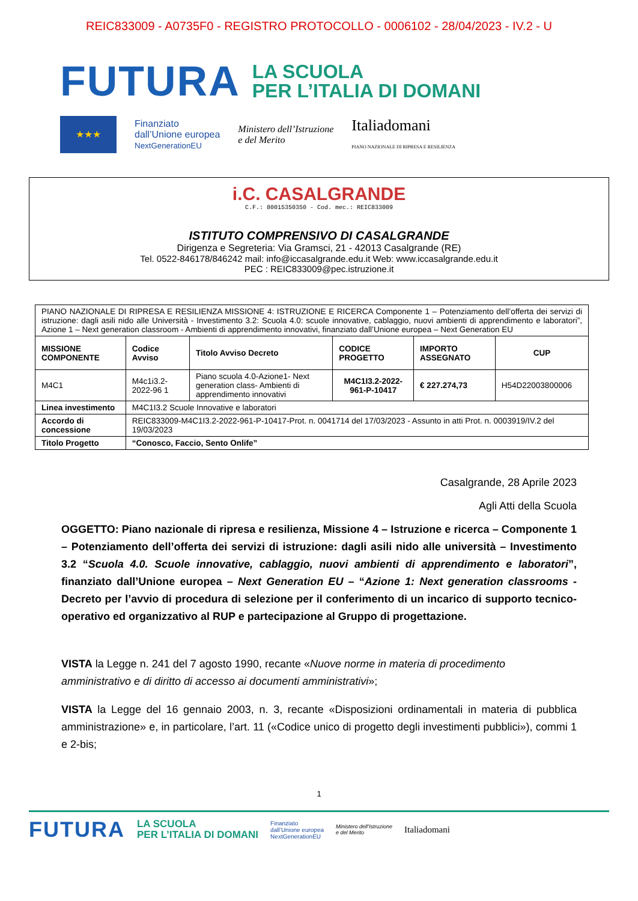REIC833009 - A0735F0 - REGISTRO PROTOCOLLO - 0006102 - 28/04/2023 - IV.2 - U
FUTURA
LA SCUOLA
PER L’ITALIA DI DOMANI
★★★
Finanziato
dall’Unione europea
NextGenerationEU
Ministero dell’Istruzione
e del Merito
Italiadomani
PIANO NAZIONALE DI RIPRESA E RESILIENZA
i.C. CASALGRANDE
C.F.: 80015350350 - Cod. mec.: REIC833009
ISTITUTO COMPRENSIVO DI CASALGRANDE
Dirigenza e Segreteria: Via Gramsci, 21 - 42013 Casalgrande (RE)
Tel. 0522-846178/846242 mail: info@iccasalgrande.edu.it Web: www.iccasalgrande.edu.it
PEC : REIC833009@pec.istruzione.it
| PIANO NAZIONALE DI RIPRESA E RESILIENZA MISSIONE 4: ISTRUZIONE E RICERCA Componente 1 – Potenziamento dell’offerta dei servizi di istruzione: dagli asili nido alle Università - Investimento 3.2: Scuola 4.0: scuole innovative, cablaggio, nuovi ambienti di apprendimento e laboratori”, Azione 1 – Next generation classroom - Ambienti di apprendimento innovativi, finanziato dall’Unione europea – Next Generation EU | | | | | |
| MISSIONE COMPONENTE | Codice Avviso | Titolo Avviso Decreto | CODICE PROGETTO | IMPORTO ASSEGNATO | CUP |
| M4C1 | M4c1i3.2-2022-96 1 | Piano scuola 4.0-Azione1- Next generation class- Ambienti di apprendimento innovativi | M4C1I3.2-2022-961-P-10417 | € 227.274,73 | H54D22003800006 |
| Linea investimento | M4C1I3.2 Scuole Innovative e laboratori | | | | |
| Accordo di concessione | REIC833009-M4C1I3.2-2022-961-P-10417-Prot. n. 0041714 del 17/03/2023 - Assunto in atti Prot. n. 0003919/IV.2 del 19/03/2023 | | | | |
| Titolo Progetto | “Conosco, Faccio, Sento Onlife” | | | | |
Casalgrande, 28 Aprile 2023
Agli Atti della Scuola
OGGETTO: Piano nazionale di ripresa e resilienza, Missione 4 – Istruzione e ricerca – Componente 1 – Potenziamento dell’offerta dei servizi di istruzione: dagli asili nido alle università – Investimento 3.2 “Scuola 4.0. Scuole innovative, cablaggio, nuovi ambienti di apprendimento e laboratori”, finanziato dall’Unione europea – Next Generation EU – “Azione 1: Next generation classrooms - Decreto per l’avvio di procedura di selezione per il conferimento di un incarico di supporto tecnico-operativo ed organizzativo al RUP e partecipazione al Gruppo di progettazione.
VISTA la Legge n. 241 del 7 agosto 1990, recante «Nuove norme in materia di procedimento amministrativo e di diritto di accesso ai documenti amministrativi»;
VISTA la Legge del 16 gennaio 2003, n. 3, recante «Disposizioni ordinamentali in materia di pubblica amministrazione» e, in particolare, l’art. 11 («Codice unico di progetto degli investimenti pubblici»), commi 1 e 2-bis;
1
FUTURA LA SCUOLA
PER L’ITALIA DI DOMANI Finanziato
dall’Unione europea
NextGenerationEU Ministero dell’Istruzione
e del Merito Italiadomani